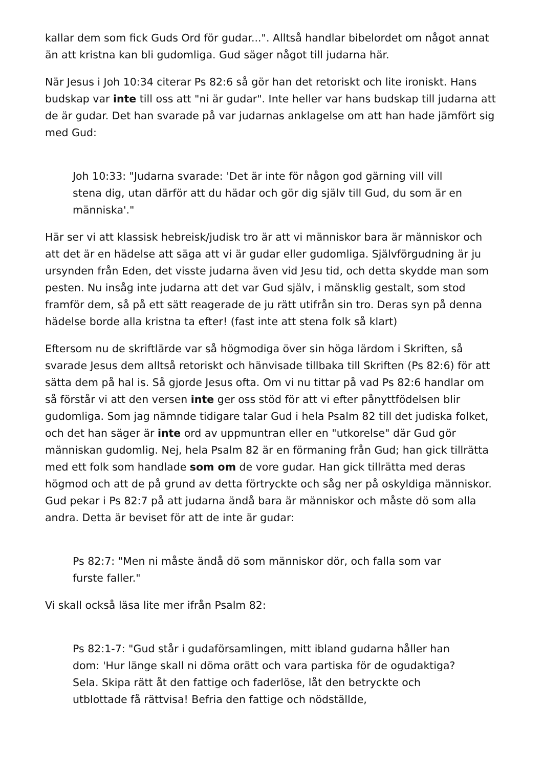kallar dem som fick Guds Ord för gudar...". Alltså handlar bibelordet om något annat än att kristna kan bli gudomliga. Gud säger något till judarna här.
När Jesus i Joh 10:34 citerar Ps 82:6 så gör han det retoriskt och lite ironiskt. Hans budskap var inte till oss att "ni är gudar". Inte heller var hans budskap till judarna att de är gudar. Det han svarade på var judarnas anklagelse om att han hade jämfört sig med Gud:
Joh 10:33: "Judarna svarade: 'Det är inte för någon god gärning vill vill stena dig, utan därför att du hädar och gör dig själv till Gud, du som är en människa'."
Här ser vi att klassisk hebreisk/judisk tro är att vi människor bara är människor och att det är en hädelse att säga att vi är gudar eller gudomliga. Självförgudning är ju ursynden från Eden, det visste judarna även vid Jesu tid, och detta skydde man som pesten. Nu insåg inte judarna att det var Gud själv, i mänsklig gestalt, som stod framför dem, så på ett sätt reagerade de ju rätt utifrån sin tro. Deras syn på denna hädelse borde alla kristna ta efter! (fast inte att stena folk så klart)
Eftersom nu de skriftlärde var så högmodiga över sin höga lärdom i Skriften, så svarade Jesus dem alltså retoriskt och hänvisade tillbaka till Skriften (Ps 82:6) för att sätta dem på hal is. Så gjorde Jesus ofta. Om vi nu tittar på vad Ps 82:6 handlar om så förstår vi att den versen inte ger oss stöd för att vi efter pånyttfödelsen blir gudomliga. Som jag nämnde tidigare talar Gud i hela Psalm 82 till det judiska folket, och det han säger är inte ord av uppmuntran eller en "utkorelse" där Gud gör människan gudomlig. Nej, hela Psalm 82 är en förmaning från Gud; han gick tillrätta med ett folk som handlade som om de vore gudar. Han gick tillrätta med deras högmod och att de på grund av detta förtryckte och såg ner på oskyldiga människor. Gud pekar i Ps 82:7 på att judarna ändå bara är människor och måste dö som alla andra. Detta är beviset för att de inte är gudar:
Ps 82:7: "Men ni måste ändå dö som människor dör, och falla som var furste faller."
Vi skall också läsa lite mer ifrån Psalm 82:
Ps 82:1-7: "Gud står i gudaförsamlingen, mitt ibland gudarna håller han dom: 'Hur länge skall ni döma orätt och vara partiska för de ogudaktiga? Sela. Skipa rätt åt den fattige och faderlöse, låt den betryckte och utblottade få rättvisa! Befria den fattige och nödställde,